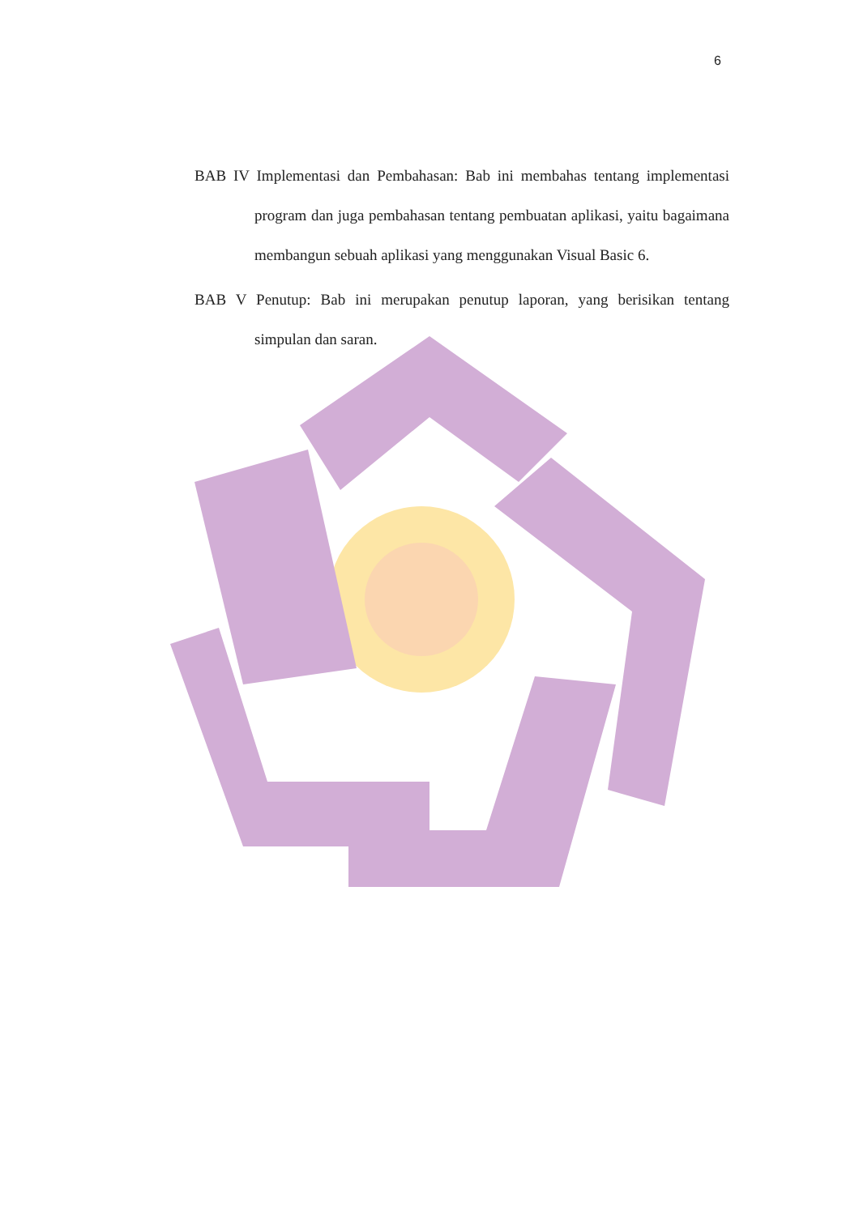6
BAB IV Implementasi dan Pembahasan: Bab ini membahas tentang implementasi program dan juga pembahasan tentang pembuatan aplikasi, yaitu bagaimana membangun sebuah aplikasi yang menggunakan Visual Basic 6.
BAB V Penutup: Bab ini merupakan penutup laporan, yang berisikan tentang simpulan dan saran.